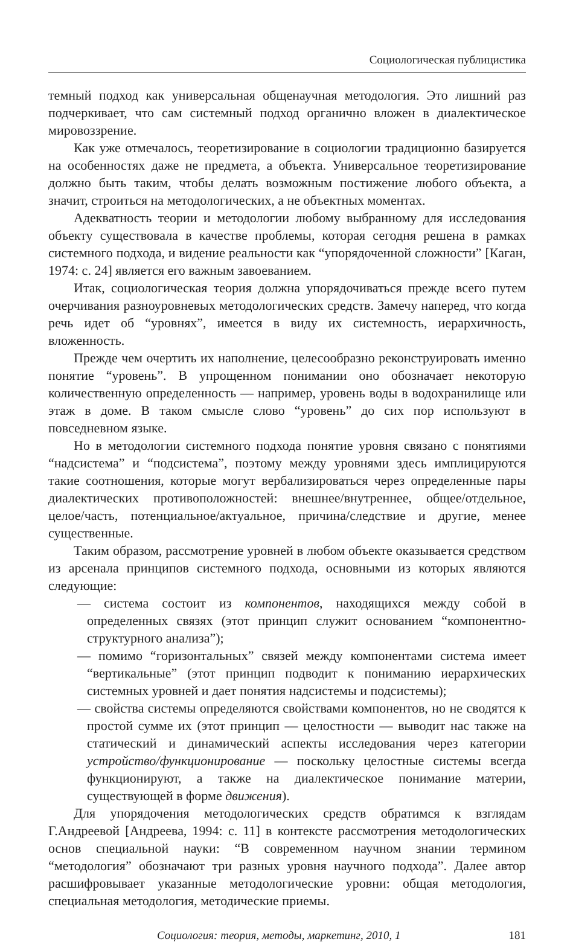Социологическая публицистика
темный подход как универсальная общенаучная методология. Это лишний раз подчеркивает, что сам системный подход органично вложен в диалектическое мировоззрение.
Как уже отмечалось, теоретизирование в социологии традиционно базируется на особенностях даже не предмета, а объекта. Универсальное теоретизирование должно быть таким, чтобы делать возможным постижение любого объекта, а значит, строиться на методологических, а не объектных моментах.
Адекватность теории и методологии любому выбранному для исследования объекту существовала в качестве проблемы, которая сегодня решена в рамках системного подхода, и видение реальности как “упорядоченной сложности” [Каган, 1974: с. 24] является его важным завоеванием.
Итак, социологическая теория должна упорядочиваться прежде всего путем очерчивания разноуровневых методологических средств. Замечу наперед, что когда речь идет об “уровнях”, имеется в виду их системность, иерархичность, вложенность.
Прежде чем очертить их наполнение, целесообразно реконструировать именно понятие “уровень”. В упрощенном понимании оно обозначает некоторую количественную определенность — например, уровень воды в водохранилище или этаж в доме. В таком смысле слово “уровень” до сих пор используют в повседневном языке.
Но в методологии системного подхода понятие уровня связано с понятиями “надсистема” и “подсистема”, поэтому между уровнями здесь имплицируются такие соотношения, которые могут вербализироваться через определенные пары диалектических противоположностей: внешнее/внутреннее, общее/отдельное, целое/часть, потенциальное/актуальное, причина/следствие и другие, менее существенные.
Таким образом, рассмотрение уровней в любом объекте оказывается средством из арсенала принципов системного подхода, основными из которых являются следующие:
— система состоит из компонентов, находящихся между собой в определенных связях (этот принцип служит основанием “компонентно-структурного анализа”);
— помимо “горизонтальных” связей между компонентами система имеет “вертикальные” (этот принцип подводит к пониманию иерархических системных уровней и дает понятия надсистемы и подсистемы);
— свойства системы определяются свойствами компонентов, но не сводятся к простой сумме их (этот принцип — целостности — выводит нас также на статический и динамический аспекты исследования через категории устройство/функционирование — поскольку целостные системы всегда функционируют, а также на диалектическое понимание материи, существующей в форме движения).
Для упорядочения методологических средств обратимся к взглядам Г.Андреевой [Андреева, 1994: с. 11] в контексте рассмотрения методологических основ специальной науки: “В современном научном знании термином “методология” обозначают три разных уровня научного подхода”. Далее автор расшифровывает указанные методологические уровни: общая методология, специальная методология, методические приемы.
Социология: теория, методы, маркетинг, 2010, 1 181